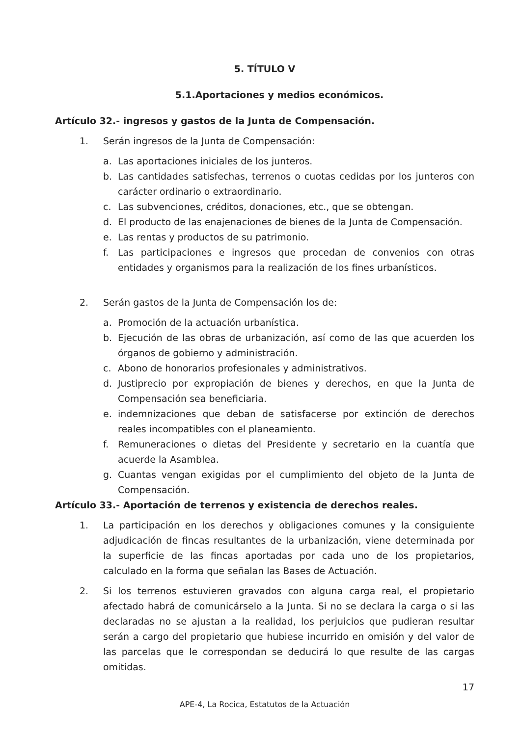5. TÍTULO V
5.1.Aportaciones y medios económicos.
Artículo 32.- ingresos y gastos de la Junta de Compensación.
1. Serán ingresos de la Junta de Compensación:
a. Las aportaciones iniciales de los junteros.
b. Las cantidades satisfechas, terrenos o cuotas cedidas por los junteros con carácter ordinario o extraordinario.
c. Las subvenciones, créditos, donaciones, etc., que se obtengan.
d. El producto de las enajenaciones de bienes de la Junta de Compensación.
e. Las rentas y productos de su patrimonio.
f. Las participaciones e ingresos que procedan de convenios con otras entidades y organismos para la realización de los fines urbanísticos.
2. Serán gastos de la Junta de Compensación los de:
a. Promoción de la actuación urbanística.
b. Ejecución de las obras de urbanización, así como de las que acuerden los órganos de gobierno y administración.
c. Abono de honorarios profesionales y administrativos.
d. Justiprecio por expropiación de bienes y derechos, en que la Junta de Compensación sea beneficiaria.
e. indemnizaciones que deban de satisfacerse por extinción de derechos reales incompatibles con el planeamiento.
f. Remuneraciones o dietas del Presidente y secretario en la cuantía que acuerde la Asamblea.
g. Cuantas vengan exigidas por el cumplimiento del objeto de la Junta de Compensación.
Artículo 33.- Aportación de terrenos y existencia de derechos reales.
1. La participación en los derechos y obligaciones comunes y la consiguiente adjudicación de fincas resultantes de la urbanización, viene determinada por la superficie de las fincas aportadas por cada uno de los propietarios, calculado en la forma que señalan las Bases de Actuación.
2. Si los terrenos estuvieren gravados con alguna carga real, el propietario afectado habrá de comunicárselo a la Junta. Si no se declara la carga o si las declaradas no se ajustan a la realidad, los perjuicios que pudieran resultar serán a cargo del propietario que hubiese incurrido en omisión y del valor de las parcelas que le correspondan se deducirá lo que resulte de las cargas omitidas.
17
APE-4, La Rocica, Estatutos de la Actuación